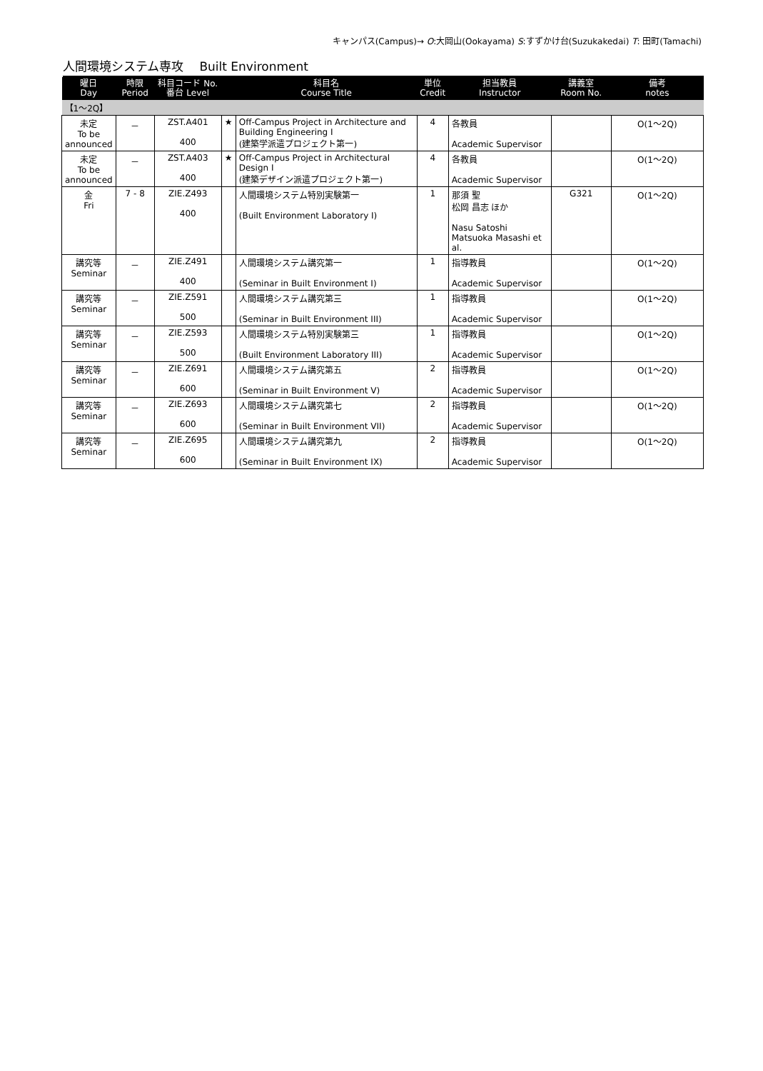キャンパス(Campus)→ O:大岡山(Ookayama) S:すずかけ台(Suzukakedai) T: 田町(Tamachi)
人間環境システム専攻　 Built Environment
| 曜日 Day | 時限 Period | 科目コード No. 番台 Level | | 科目名 Course Title | 単位 Credit | 担当教員 Instructor | 講義室 Room No. | 備考 notes |
| --- | --- | --- | --- | --- | --- | --- | --- | --- |
| 【1～2Q】 | | | | | | | | |
| 未定 To be announced | － | ZST.A401 400 | ★ | Off-Campus Project in Architecture and Building Engineering I (建築学派遣プロジェクト第一) | 4 | 各教員 Academic Supervisor | | O(1～2Q) |
| 未定 To be announced | － | ZST.A403 400 | ★ | Off-Campus Project in Architectural Design I (建築デザイン派遣プロジェクト第一) | 4 | 各教員 Academic Supervisor | | O(1～2Q) |
| 金 Fri | 7 - 8 | ZIE.Z493 400 | | 人間環境システム特別実験第一 (Built Environment Laboratory I) | 1 | 那須 聖 松岡 昌志 ほか Nasu Satoshi Matsuoka Masashi et al. | G321 | O(1～2Q) |
| 講究等 Seminar | － | ZIE.Z491 400 | | 人間環境システム講究第一 (Seminar in Built Environment I) | 1 | 指導教員 Academic Supervisor | | O(1～2Q) |
| 講究等 Seminar | － | ZIE.Z591 500 | | 人間環境システム講究第三 (Seminar in Built Environment III) | 1 | 指導教員 Academic Supervisor | | O(1～2Q) |
| 講究等 Seminar | － | ZIE.Z593 500 | | 人間環境システム特別実験第三 (Built Environment Laboratory III) | 1 | 指導教員 Academic Supervisor | | O(1～2Q) |
| 講究等 Seminar | － | ZIE.Z691 600 | | 人間環境システム講究第五 (Seminar in Built Environment V) | 2 | 指導教員 Academic Supervisor | | O(1～2Q) |
| 講究等 Seminar | － | ZIE.Z693 600 | | 人間環境システム講究第七 (Seminar in Built Environment VII) | 2 | 指導教員 Academic Supervisor | | O(1～2Q) |
| 講究等 Seminar | － | ZIE.Z695 600 | | 人間環境システム講究第九 (Seminar in Built Environment IX) | 2 | 指導教員 Academic Supervisor | | O(1～2Q) |